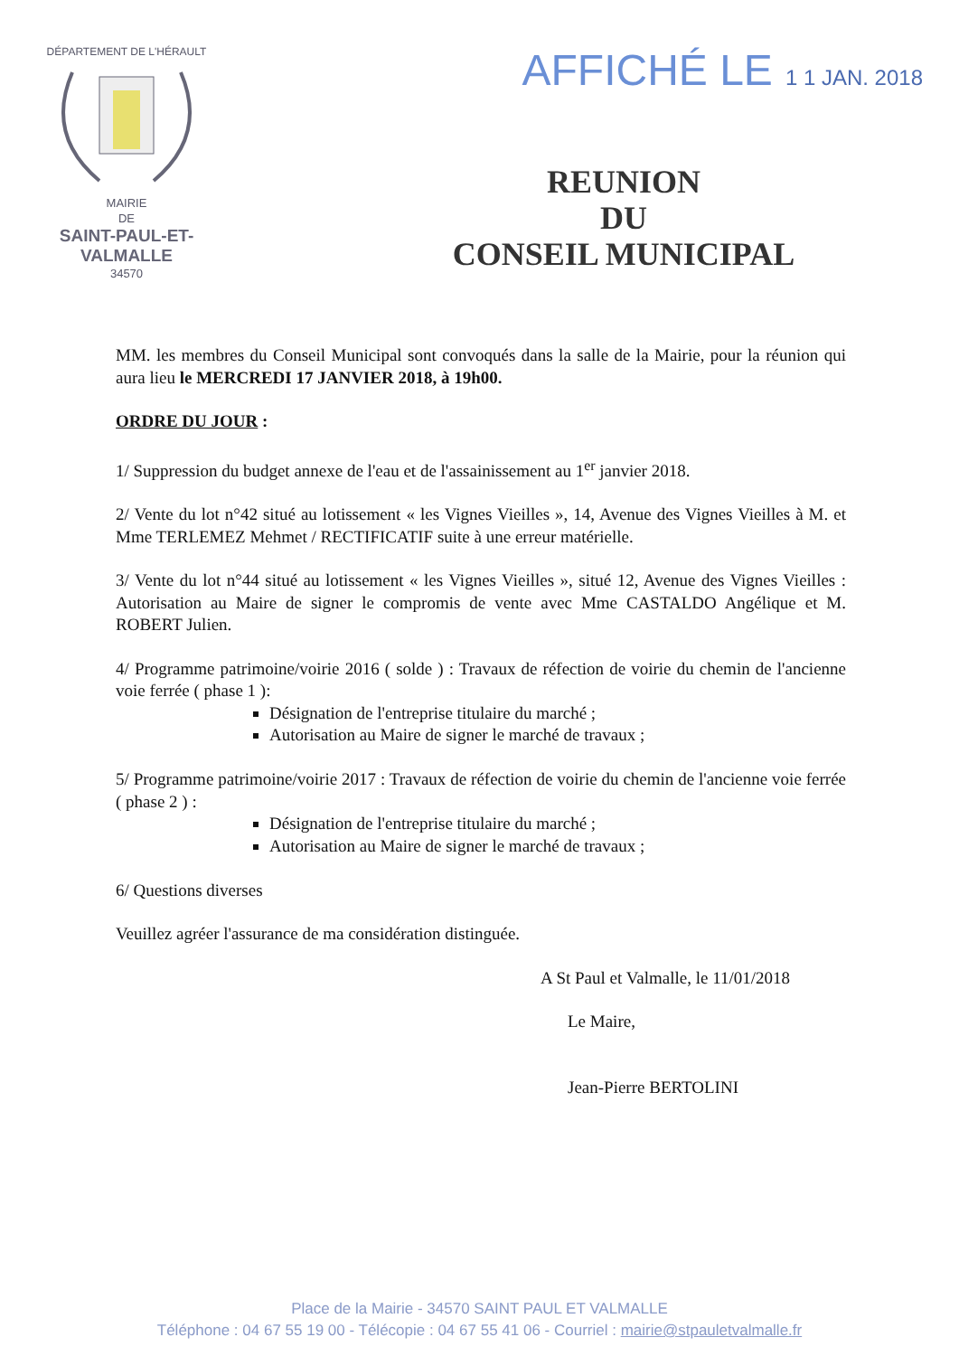DÉPARTEMENT DE L'HÉRAULT
MAIRIE
DE
SAINT-PAUL-ET-VALMALLE
34570
AFFICHÉ LE 1 1 JAN. 2018
REUNION
DU
CONSEIL MUNICIPAL
MM. les membres du Conseil Municipal sont convoqués dans la salle de la Mairie, pour la réunion qui aura lieu le MERCREDI 17 JANVIER 2018, à 19h00.
ORDRE DU JOUR :
1/ Suppression du budget annexe de l'eau et de l'assainissement au 1<sup>er</sup> janvier 2018.
2/ Vente du lot n°42 situé au lotissement « les Vignes Vieilles », 14, Avenue des Vignes Vieilles à M. et Mme TERLEMEZ Mehmet / RECTIFICATIF suite à une erreur matérielle.
3/ Vente du lot n°44 situé au lotissement « les Vignes Vieilles », situé 12, Avenue des Vignes Vieilles : Autorisation au Maire de signer le compromis de vente avec Mme CASTALDO Angélique et M. ROBERT Julien.
4/ Programme patrimoine/voirie 2016 ( solde ) : Travaux de réfection de voirie du chemin de l'ancienne voie ferrée ( phase 1 ):
Désignation de l'entreprise titulaire du marché ;
Autorisation au Maire de signer le marché de travaux ;
5/ Programme patrimoine/voirie 2017 : Travaux de réfection de voirie du chemin de l'ancienne voie ferrée ( phase 2 ) :
Désignation de l'entreprise titulaire du marché ;
Autorisation au Maire de signer le marché de travaux ;
6/ Questions diverses
Veuillez agréer l'assurance de ma considération distinguée.
A St Paul et Valmalle, le 11/01/2018
Le Maire,
Jean-Pierre BERTOLINI
Place de la Mairie - 34570 SAINT PAUL ET VALMALLE
Téléphone : 04 67 55 19 00 - Télécopie : 04 67 55 41 06 - Courriel : mairie@stpauletvalmalle.fr